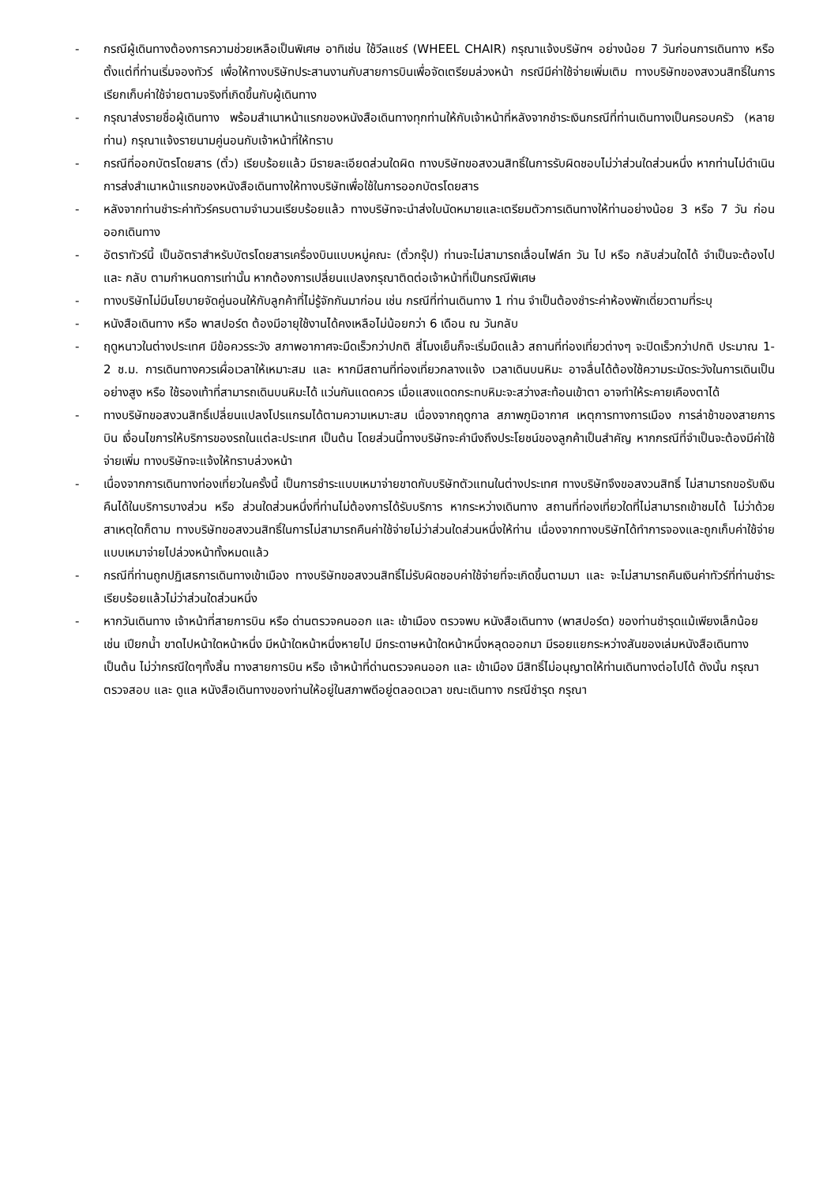- กรณีผู้เดินทางต้องการความช่วยเหลือเป็นพิเศษ อาทิเช่น ใช้วีลแชร์ (WHEEL CHAIR) กรุณาแจ้งบริษัทฯ อย่างน้อย 7 วันก่อนการเดินทาง หรือตั้งแต่ที่ท่านเริ่มจองทัวร์ เพื่อให้ทางบริษัทประสานงานกับสายการบินเพื่อจัดเตรียมล่วงหน้า กรณีมีค่าใช้จ่ายเพิ่มเติม ทางบริษัทของสงวนสิทธิ์ในการเรียกเก็บค่าใช้จ่ายตามจริงที่เกิดขึ้นกับผู้เดินทาง
- กรุณาส่งรายชื่อผู้เดินทาง พร้อมสำเนาหน้าแรกของหนังสือเดินทางทุกท่านให้กับเจ้าหน้าที่หลังจากชำระเงินกรณีที่ท่านเดินทางเป็นครอบครัว (หลายท่าน) กรุณาแจ้งรายนามคู่นอนกับเจ้าหน้าที่ให้ทราบ
- กรณีที่ออกบัตรโดยสาร (ตั๋ว) เรียบร้อยแล้ว มีรายละเอียดส่วนใดผิด ทางบริษัทขอสงวนสิทธิ์ในการรับผิดชอบไม่ว่าส่วนใดส่วนหนึ่ง หากท่านไม่ดำเนินการส่งสำเนาหน้าแรกของหนังสือเดินทางให้ทางบริษัทเพื่อใช้ในการออกบัตรโดยสาร
- หลังจากท่านชำระค่าทัวร์ครบตามจำนวนเรียบร้อยแล้ว ทางบริษัทจะนำส่งใบนัดหมายและเตรียมตัวการเดินทางให้ท่านอย่างน้อย 3 หรือ 7 วัน ก่อนออกเดินทาง
- อัตราทัวร์นี้ เป็นอัตราสำหรับบัตรโดยสารเครื่องบินแบบหมู่คณะ (ตั๋วกรุ๊ป) ท่านจะไม่สามารถเลื่อนไฟล์ท วัน ไป หรือ กลับส่วนใดได้ จำเป็นจะต้องไป และ กลับ ตามกำหนดการเท่านั้น หากต้องการเปลี่ยนแปลงกรุณาติดต่อเจ้าหน้าที่เป็นกรณีพิเศษ
- ทางบริษัทไม่มีนโยบายจัดคู่นอนให้กับลูกค้าที่ไม่รู้จักกันมาก่อน เช่น กรณีที่ท่านเดินทาง 1 ท่าน จำเป็นต้องชำระค่าห้องพักเดี่ยวตามที่ระบุ
- หนังสือเดินทาง หรือ พาสปอร์ต ต้องมีอายุใช้งานได้คงเหลือไม่น้อยกว่า 6 เดือน ณ วันกลับ
- ฤดูหนาวในต่างประเทศ มีข้อควรระวัง สภาพอากาศจะมืดเร็วกว่าปกติ สี่โมงเย็นก็จะเริ่มมืดแล้ว สถานที่ท่องเที่ยวต่างๆ จะปิดเร็วกว่าปกติ ประมาณ 1-2 ช.ม. การเดินทางควรเผื่อเวลาให้เหมาะสม และ หากมีสถานที่ท่องเที่ยวกลางแจ้ง เวลาเดินบนหิมะ อาจลื่นได้ต้องใช้ความระมัดระวังในการเดินเป็นอย่างสูง หรือ ใช้รองเท้าที่สามารถเดินบนหิมะได้ แว่นกันแดดควร เมื่อแสงแดดกระทบหิมะจะสว่างสะท้อนเข้าตา อาจทำให้ระคายเคืองตาได้
- ทางบริษัทขอสงวนสิทธิ์เปลี่ยนแปลงโปรแกรมได้ตามความเหมาะสม เนื่องจากฤดูกาล สภาพภูมิอากาศ เหตุการทางการเมือง การล่าช้าของสายการบิน เงื่อนไขการให้บริการของรถในแต่ละประเทศ เป็นต้น โดยส่วนนี้ทางบริษัทจะคำนึงถึงประโยชน์ของลูกค้าเป็นสำคัญ หากกรณีที่จำเป็นจะต้องมีค่าใช้จ่ายเพิ่ม ทางบริษัทจะแจ้งให้ทราบล่วงหน้า
- เนื่องจากการเดินทางท่องเที่ยวในครั้งนี้ เป็นการชำระแบบเหมาจ่ายขาดกับบริษัทตัวแทนในต่างประเทศ ทางบริษัทจึงขอสงวนสิทธิ์ ไม่สามารถขอรับเงินคืนได้ในบริการบางส่วน หรือ ส่วนใดส่วนหนึ่งที่ท่านไม่ต้องการได้รับบริการ หากระหว่างเดินทาง สถานที่ท่องเที่ยวใดที่ไม่สามารถเข้าชมได้ ไม่ว่าด้วยสาเหตุใดก็ตาม ทางบริษัทขอสงวนสิทธิ์ในการไม่สามารถคืนค่าใช้จ่ายไม่ว่าส่วนใดส่วนหนึ่งให้ท่าน เนื่องจากทางบริษัทได้ทำการจองและถูกเก็บค่าใช้จ่ายแบบเหมาจ่ายไปล่วงหน้าทั้งหมดแล้ว
- กรณีที่ท่านถูกปฏิเสธการเดินทางเข้าเมือง ทางบริษัทขอสงวนสิทธิ์ไม่รับผิดชอบค่าใช้จ่ายที่จะเกิดขึ้นตามมา และ จะไม่สามารถคืนเงินค่าทัวร์ที่ท่านชำระเรียบร้อยแล้วไม่ว่าส่วนใดส่วนหนึ่ง
- หากวันเดินทาง เจ้าหน้าที่สายการบิน หรือ ด่านตรวจคนออก และ เข้าเมือง ตรวจพบ หนังสือเดินทาง (พาสปอร์ต) ของท่านชำรุดแม้เพียงเล็กน้อย เช่น เปียกน้ำ ขาดไปหน้าใดหน้าหนึ่ง มีหน้าใดหน้าหนึ่งหายไป มีกระดาษหน้าใดหน้าหนึ่งหลุดออกมา มีรอยแยกระหว่างสันของเล่มหนังสือเดินทาง เป็นต้น ไม่ว่ากรณีใดๆทั้งสิ้น ทางสายการบิน หรือ เจ้าหน้าที่ด่านตรวจคนออก และ เข้าเมือง มีสิทธิ์ไม่อนุญาตให้ท่านเดินทางต่อไปได้ ดังนั้น กรุณาตรวจสอบ และ ดูแล หนังสือเดินทางของท่านให้อยู่ในสภาพดีอยู่ตลอดเวลา ขณะเดินทาง กรณีชำรุด กรุณา